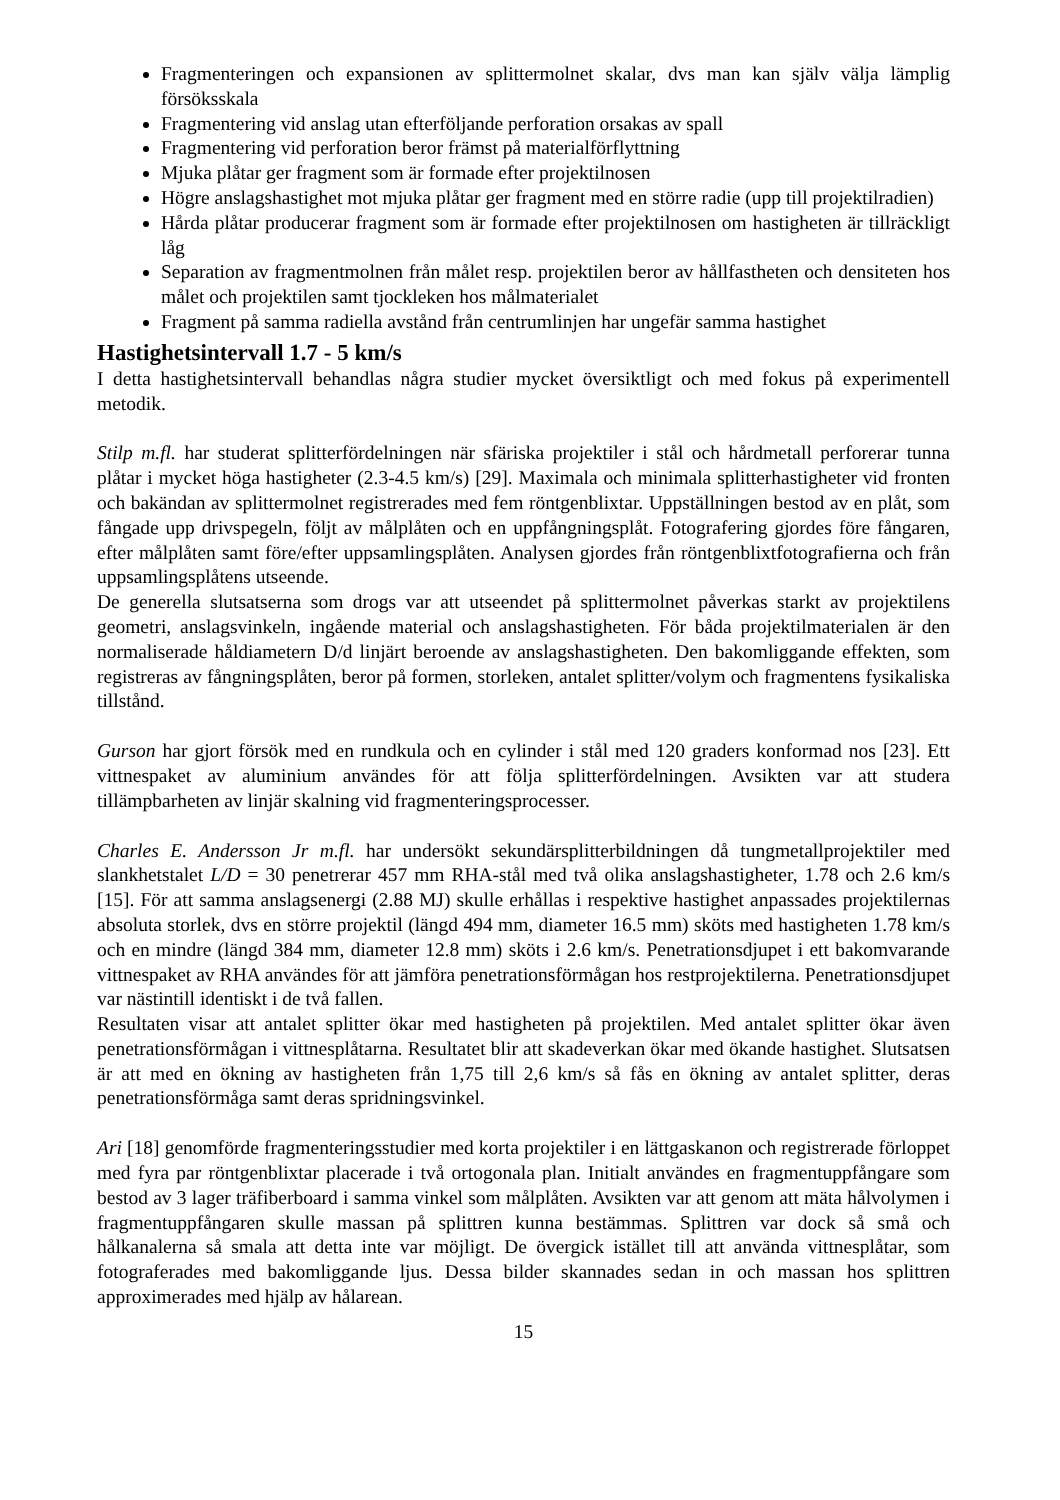Fragmenteringen och expansionen av splittermolnet skalar, dvs man kan själv välja lämplig försöksskala
Fragmentering vid anslag utan efterföljande perforation orsakas av spall
Fragmentering vid perforation beror främst på materialförflyttning
Mjuka plåtar ger fragment som är formade efter projektilnosen
Högre anslagshastighet mot mjuka plåtar ger fragment med en större radie (upp till projektilradien)
Hårda plåtar producerar fragment som är formade efter projektilnosen om hastigheten är tillräckligt låg
Separation av fragmentmolnen från målet resp. projektilen beror av hållfastheten och densiteten hos målet och projektilen samt tjockleken hos målmaterialet
Fragment på samma radiella avstånd från centrumlinjen har ungefär samma hastighet
Hastighetsintervall 1.7 - 5 km/s
I detta hastighetsintervall behandlas några studier mycket översiktligt och med fokus på experimentell metodik.
Stilp m.fl. har studerat splitterfördelningen när sfäriska projektiler i stål och hårdmetall perforerar tunna plåtar i mycket höga hastigheter (2.3-4.5 km/s) [29]. Maximala och minimala splitterhastigheter vid fronten och bakändan av splittermolnet registrerades med fem röntgenblixtar. Uppställningen bestod av en plåt, som fångade upp drivspegeln, följt av målplåten och en uppfångningsplåt. Fotografering gjordes före fångaren, efter målplåten samt före/efter uppsamlingsplåten. Analysen gjordes från röntgenblixtfotografierna och från uppsamlingsplåtens utseende.
De generella slutsatserna som drogs var att utseendet på splittermolnet påverkas starkt av projektilens geometri, anslagsvinkeln, ingående material och anslagshastigheten. För båda projektilmaterialen är den normaliserade håldiametern D/d linjärt beroende av anslagshastigheten. Den bakomliggande effekten, som registreras av fångningsplåten, beror på formen, storleken, antalet splitter/volym och fragmentens fysikaliska tillstånd.
Gurson har gjort försök med en rundkula och en cylinder i stål med 120 graders konformad nos [23]. Ett vittnespaket av aluminium användes för att följa splitterfördelningen. Avsikten var att studera tillämpbarheten av linjär skalning vid fragmenteringsprocesser.
Charles E. Andersson Jr m.fl. har undersökt sekundärsplitterbildningen då tungmetallprojektiler med slankhetstalet L/D = 30 penetrerar 457 mm RHA-stål med två olika anslagshastigheter, 1.78 och 2.6 km/s [15]. För att samma anslagsenergi (2.88 MJ) skulle erhållas i respektive hastighet anpassades projektilernas absoluta storlek, dvs en större projektil (längd 494 mm, diameter 16.5 mm) sköts med hastigheten 1.78 km/s och en mindre (längd 384 mm, diameter 12.8 mm) sköts i 2.6 km/s. Penetrationsdjupet i ett bakomvarande vittnespaket av RHA användes för att jämföra penetrationsförmågan hos restprojektilerna. Penetrationsdjupet var nästintill identiskt i de två fallen.
Resultaten visar att antalet splitter ökar med hastigheten på projektilen. Med antalet splitter ökar även penetrationsförmågan i vittnesplåtarna. Resultatet blir att skadeverkan ökar med ökande hastighet. Slutsatsen är att med en ökning av hastigheten från 1,75 till 2,6 km/s så fås en ökning av antalet splitter, deras penetrationsförmåga samt deras spridningsvinkel.
Ari [18] genomförde fragmenteringsstudier med korta projektiler i en lättgaskanon och registrerade förloppet med fyra par röntgenblixtar placerade i två ortogonala plan. Initialt användes en fragmentuppfångare som bestod av 3 lager träfiberboard i samma vinkel som målplåten. Avsikten var att genom att mäta hålvolymen i fragmentuppfångaren skulle massan på splittren kunna bestämmas. Splittren var dock så små och hålkanalerna så smala att detta inte var möjligt. De övergick istället till att använda vittnesplåtar, som fotograferades med bakomliggande ljus. Dessa bilder skannades sedan in och massan hos splittren approximerades med hjälp av hålarean.
15